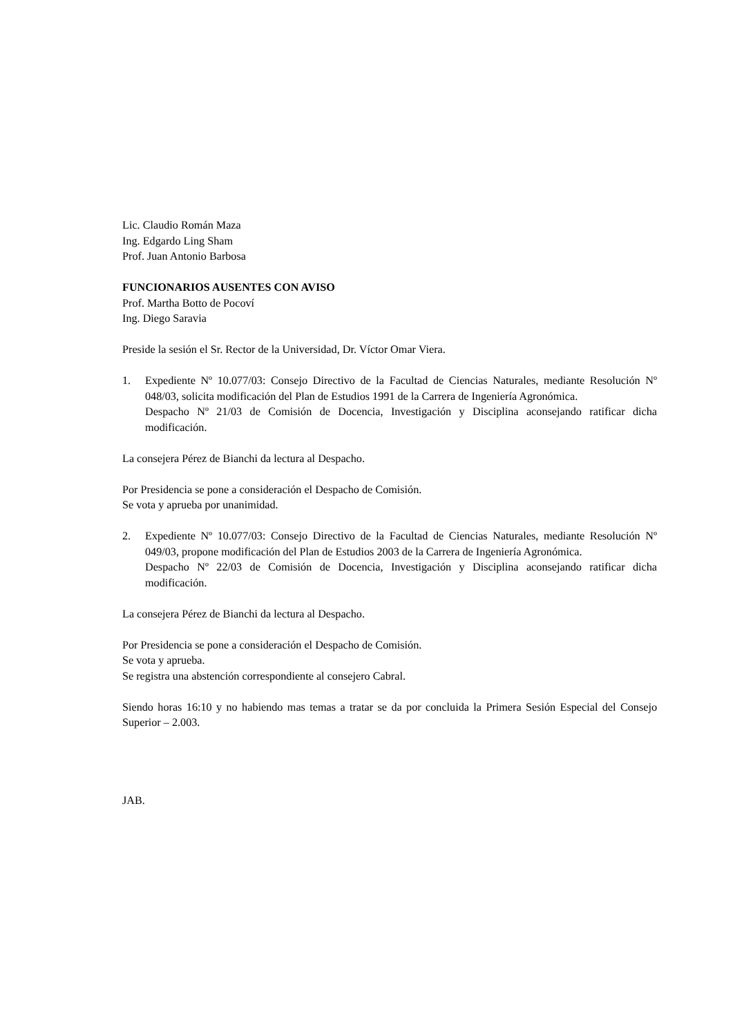Lic. Claudio Román Maza
Ing. Edgardo Ling Sham
Prof. Juan Antonio Barbosa
FUNCIONARIOS AUSENTES CON AVISO
Prof. Martha Botto de Pocoví
Ing. Diego Saravia
Preside la sesión el Sr. Rector de la Universidad, Dr. Víctor Omar Viera.
1. Expediente Nº 10.077/03: Consejo Directivo de la Facultad de Ciencias Naturales, mediante Resolución Nº 048/03, solicita modificación del Plan de Estudios 1991 de la Carrera de Ingeniería Agronómica.
Despacho Nº 21/03 de Comisión de Docencia, Investigación y Disciplina aconsejando ratificar dicha modificación.
La consejera Pérez de Bianchi da lectura al Despacho.
Por Presidencia se pone a consideración el Despacho de Comisión.
Se vota y aprueba por unanimidad.
2. Expediente Nº 10.077/03: Consejo Directivo de la Facultad de Ciencias Naturales, mediante Resolución Nº 049/03, propone modificación del Plan de Estudios 2003 de la Carrera de Ingeniería Agronómica.
Despacho Nº 22/03 de Comisión de Docencia, Investigación y Disciplina aconsejando ratificar dicha modificación.
La consejera Pérez de Bianchi da lectura al Despacho.
Por Presidencia se pone a consideración el Despacho de Comisión.
Se vota y aprueba.
Se registra una abstención correspondiente al consejero Cabral.
Siendo horas 16:10 y no habiendo mas temas a tratar se da por concluida la Primera Sesión Especial del Consejo Superior – 2.003.
JAB.